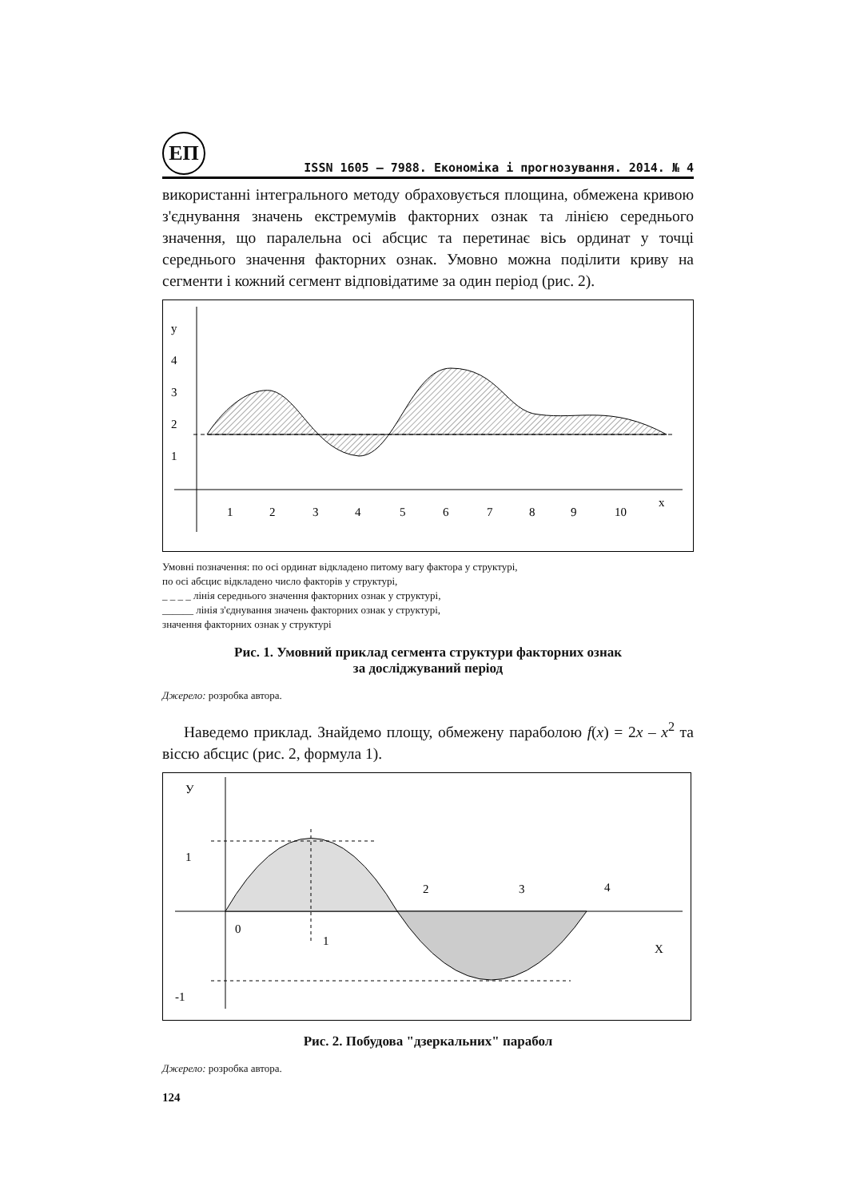ЕП
ISSN 1605 – 7988. Економіка і прогнозування. 2014. № 4
використанні інтегрального методу обраховується площина, обмежена кривою з'єднування значень екстремумів факторних ознак та лінією середнього значення, що паралельна осі абсцис та перетинає вісь ординат у точці середнього значення факторних ознак. Умовно можна поділити криву на сегменти і кожний сегмент відповідатиме за один період (рис. 2).
y
4
3
2
1
1
2
3
4
5
6
7
8
9
10
x
Умовні позначення: по осі ординат відкладено питому вагу фактора у структурі,
по осі абсцис відкладено число факторів у структурі,
_ _ _ _ лінія середнього значення факторних ознак у структурі,
______ лінія з'єднування значень факторних ознак у структурі,
значення факторних ознак у структурі
Рис. 1. Умовний приклад сегмента структури факторних ознак
за досліджуваний період
Джерело: розробка автора.
Наведемо приклад. Знайдемо площу, обмежену параболою f(x) = 2x – x<sup>2</sup> та віссю абсцис (рис. 2, формула 1).
У
1
0
1
2
3
4
X
-1
Рис. 2. Побудова "дзеркальних" парабол
Джерело: розробка автора.
124